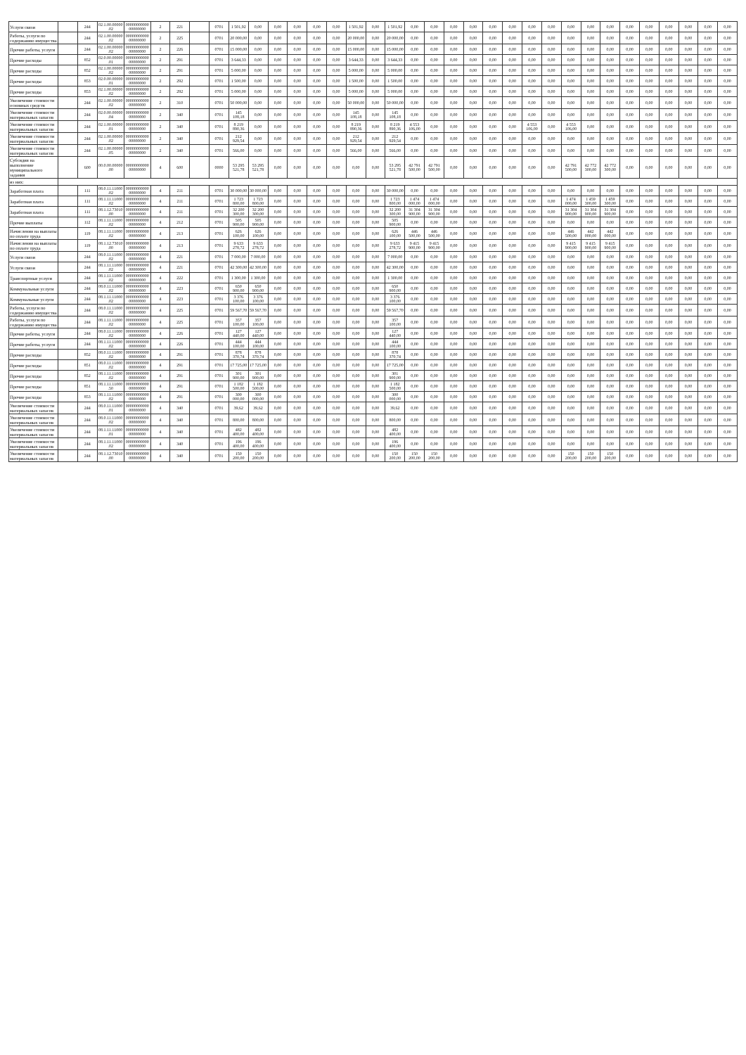| Услуги связи | | 244 | 02.1.00.00000.02 | 0000000000000000000 | 2 | 221 | | 0701 | 1 501,92 | 0,00 | 0,00 | 0,00 | 0,00 | 0,00 | 1 501,92 | 0,00 | 1 501,92 | 0,00 | 0,00 | 0,00 | 0,00 | 0,00 | 0,00 | 0,00 | 0,00 | 0,00 | 0,00 | 0,00 | 0,00 | 0,00 | 0,00 | 0,00 | 0,00 | 0,00 |
| Работы, услуги по содержанию имущества | | 244 | 02.1.00.00000.02 | 0000000000000000000 | 2 | 225 | | 0701 | 20 000,00 | 0,00 | 0,00 | 0,00 | 0,00 | 0,00 | 20 000,00 | 0,00 | 20 000,00 | 0,00 | 0,00 | 0,00 | 0,00 | 0,00 | 0,00 | 0,00 | 0,00 | 0,00 | 0,00 | 0,00 | 0,00 | 0,00 | 0,00 | 0,00 | 0,00 | 0,00 |
| Прочие работы, услуги | | 244 | 02.1.00.00000.02 | 0000000000000000000 | 2 | 226 | | 0701 | 15 000,00 | 0,00 | 0,00 | 0,00 | 0,00 | 0,00 | 15 000,00 | 0,00 | 15 000,00 | 0,00 | 0,00 | 0,00 | 0,00 | 0,00 | 0,00 | 0,00 | 0,00 | 0,00 | 0,00 | 0,00 | 0,00 | 0,00 | 0,00 | 0,00 | 0,00 | 0,00 |
| Прочие расходы | | 852 | 02.0.00.00000.01 | 0000000000000000000 | 2 | 291 | | 0701 | 3 644,33 | 0,00 | 0,00 | 0,00 | 0,00 | 0,00 | 3 644,33 | 0,00 | 3 644,33 | 0,00 | 0,00 | 0,00 | 0,00 | 0,00 | 0,00 | 0,00 | 0,00 | 0,00 | 0,00 | 0,00 | 0,00 | 0,00 | 0,00 | 0,00 | 0,00 | 0,00 |
| Прочие расходы | | 852 | 02.1.00.00000.02 | 0000000000000000000 | 2 | 291 | | 0701 | 5 000,00 | 0,00 | 0,00 | 0,00 | 0,00 | 0,00 | 5 000,00 | 0,00 | 5 000,00 | 0,00 | 0,00 | 0,00 | 0,00 | 0,00 | 0,00 | 0,00 | 0,00 | 0,00 | 0,00 | 0,00 | 0,00 | 0,00 | 0,00 | 0,00 | 0,00 | 0,00 |
| Прочие расходы | | 853 | 02.0.00.00000.01 | 0000000000000000000 | 2 | 292 | | 0701 | 1 500,00 | 0,00 | 0,00 | 0,00 | 0,00 | 0,00 | 1 500,00 | 0,00 | 1 500,00 | 0,00 | 0,00 | 0,00 | 0,00 | 0,00 | 0,00 | 0,00 | 0,00 | 0,00 | 0,00 | 0,00 | 0,00 | 0,00 | 0,00 | 0,00 | 0,00 | 0,00 |
| Прочие расходы | | 853 | 02.1.00.00000.02 | 0000000000000000000 | 2 | 292 | | 0701 | 5 000,00 | 0,00 | 0,00 | 0,00 | 0,00 | 0,00 | 5 000,00 | 0,00 | 5 000,00 | 0,00 | 0,00 | 0,00 | 0,00 | 0,00 | 0,00 | 0,00 | 0,00 | 0,00 | 0,00 | 0,00 | 0,00 | 0,00 | 0,00 | 0,00 | 0,00 | 0,00 |
| Увеличение стоимости основных средств | | 244 | 02.1.00.00000.02 | 0000000000000000000 | 2 | 310 | | 0701 | 50 000,00 | 0,00 | 0,00 | 0,00 | 0,00 | 0,00 | 50 000,00 | 0,00 | 50 000,00 | 0,00 | 0,00 | 0,00 | 0,00 | 0,00 | 0,00 | 0,00 | 0,00 | 0,00 | 0,00 | 0,00 | 0,00 | 0,00 | 0,00 | 0,00 | 0,00 | 0,00 |
| Увеличение стоимости материальных запасов | | 244 | 02.0.00.00000.04 | 0000000000000000000 | 2 | 340 | | 0701 | 145 108,18 | 0,00 | 0,00 | 0,00 | 0,00 | 0,00 | 145 108,18 | 0,00 | 145 108,18 | 0,00 | 0,00 | 0,00 | 0,00 | 0,00 | 0,00 | 0,00 | 0,00 | 0,00 | 0,00 | 0,00 | 0,00 | 0,00 | 0,00 | 0,00 | 0,00 | 0,00 |
| Увеличение стоимости материальных запасов | | 244 | 02.1.00.00000.01 | 0000000000000000000 | 2 | 340 | | 0701 | 8 219 890,36 | 0,00 | 0,00 | 0,00 | 0,00 | 0,00 | 8 219 890,36 | 0,00 | 8 219 890,36 | 4 553 106,00 | 0,00 | 0,00 | 0,00 | 0,00 | 0,00 | 4 553 106,00 | 0,00 | 4 553 106,00 | 0,00 | 0,00 | 0,00 | 0,00 | 0,00 | 0,00 | 0,00 | 0,00 |
| Увеличение стоимости материальных запасов | | 244 | 02.1.00.00000.02 | 0000000000000000000 | 2 | 340 | | 0701 | 212 929,54 | 0,00 | 0,00 | 0,00 | 0,00 | 0,00 | 212 929,54 | 0,00 | 212 929,54 | 0,00 | 0,00 | 0,00 | 0,00 | 0,00 | 0,00 | 0,00 | 0,00 | 0,00 | 0,00 | 0,00 | 0,00 | 0,00 | 0,00 | 0,00 | 0,00 | 0,00 |
| Увеличение стоимости материальных запасов | | 244 | 02.1.00.00000.05 | 0000000000000000000 | 2 | 340 | | 0701 | 566,00 | 0,00 | 0,00 | 0,00 | 0,00 | 0,00 | 566,00 | 0,00 | 566,00 | 0,00 | 0,00 | 0,00 | 0,00 | 0,00 | 0,00 | 0,00 | 0,00 | 0,00 | 0,00 | 0,00 | 0,00 | 0,00 | 0,00 | 0,00 | 0,00 | 0,00 |
| Субсидия на выполнение муниципального задания | | 600 | 00.0.00.00000.00 | 0000000000000000000 | 4 | 600 | | 0000 | 53 295 521,78 | 53 295 521,78 | 0,00 | 0,00 | 0,00 | 0,00 | 0,00 | 0,00 | 53 295 521,78 | 42 791 500,00 | 42 791 500,00 | 0,00 | 0,00 | 0,00 | 0,00 | 0,00 | 0,00 | 42 791 500,00 | 42 772 300,00 | 42 772 300,00 | 0,00 | 0,00 | 0,00 | 0,00 | 0,00 | 0,00 |
| из них: | | | | | | | | | | | | | | | | | | | | | | | | | | | | | | | | | | |
| Заработная плата | | 111 | 08.0.11.11000.02 | 0000000000000000000 | 4 | 211 | | 0701 | 30 000,00 | 30 000,00 | 0,00 | 0,00 | 0,00 | 0,00 | 0,00 | 0,00 | 30 000,00 | 0,00 | 0,00 | 0,00 | 0,00 | 0,00 | 0,00 | 0,00 | 0,00 | 0,00 | 0,00 | 0,00 | 0,00 | 0,00 | 0,00 | 0,00 | 0,00 | 0,00 |
| Заработная плата | | 111 | 08.1.11.11000.02 | 0000000000000000000 | 4 | 211 | | 0701 | 1 723 800,00 | 1 723 800,00 | 0,00 | 0,00 | 0,00 | 0,00 | 0,00 | 0,00 | 1 723 800,00 | 1 474 000,00 | 1 474 000,00 | 0,00 | 0,00 | 0,00 | 0,00 | 0,00 | 0,00 | 1 474 000,00 | 1 459 300,00 | 1 459 300,00 | 0,00 | 0,00 | 0,00 | 0,00 | 0,00 | 0,00 |
| Заработная плата | | 111 | 08.1.12.73010.00 | 0000000000000000000 | 4 | 211 | | 0701 | 32 200 300,00 | 32 200 300,00 | 0,00 | 0,00 | 0,00 | 0,00 | 0,00 | 0,00 | 32 200 300,00 | 31 304 900,00 | 31 304 900,00 | 0,00 | 0,00 | 0,00 | 0,00 | 0,00 | 0,00 | 31 304 900,00 | 31 304 900,00 | 31 304 900,00 | 0,00 | 0,00 | 0,00 | 0,00 | 0,00 | 0,00 |
| Прочие выплаты | | 112 | 08.1.11.11000.02 | 0000000000000000000 | 4 | 212 | | 0701 | 505 900,00 | 505 900,00 | 0,00 | 0,00 | 0,00 | 0,00 | 0,00 | 0,00 | 505 900,00 | 0,00 | 0,00 | 0,00 | 0,00 | 0,00 | 0,00 | 0,00 | 0,00 | 0,00 | 0,00 | 0,00 | 0,00 | 0,00 | 0,00 | 0,00 | 0,00 | 0,00 |
| Начисления на выплаты по оплате труда | | 119 | 08.1.11.11000.02 | 0000000000000000000 | 4 | 213 | | 0701 | 626 100,00 | 626 100,00 | 0,00 | 0,00 | 0,00 | 0,00 | 0,00 | 0,00 | 626 100,00 | 446 500,00 | 446 500,00 | 0,00 | 0,00 | 0,00 | 0,00 | 0,00 | 0,00 | 446 500,00 | 442 000,00 | 442 000,00 | 0,00 | 0,00 | 0,00 | 0,00 | 0,00 | 0,00 |
| Начисления на выплаты по оплате труда | | 119 | 08.1.12.73010.00 | 0000000000000000000 | 4 | 213 | | 0701 | 9 633 278,72 | 9 633 278,72 | 0,00 | 0,00 | 0,00 | 0,00 | 0,00 | 0,00 | 9 633 278,72 | 9 415 900,00 | 9 415 900,00 | 0,00 | 0,00 | 0,00 | 0,00 | 0,00 | 0,00 | 9 415 900,00 | 9 415 900,00 | 9 415 900,00 | 0,00 | 0,00 | 0,00 | 0,00 | 0,00 | 0,00 |
| Услуги связи | | 244 | 08.0.11.11000.02 | 0000000000000000000 | 4 | 221 | | 0701 | 7 000,00 | 7 000,00 | 0,00 | 0,00 | 0,00 | 0,00 | 0,00 | 0,00 | 7 000,00 | 0,00 | 0,00 | 0,00 | 0,00 | 0,00 | 0,00 | 0,00 | 0,00 | 0,00 | 0,00 | 0,00 | 0,00 | 0,00 | 0,00 | 0,00 | 0,00 | 0,00 |
| Услуги связи | | 244 | 08.1.11.11000.02 | 0000000000000000000 | 4 | 221 | | 0701 | 42 300,00 | 42 300,00 | 0,00 | 0,00 | 0,00 | 0,00 | 0,00 | 0,00 | 42 300,00 | 0,00 | 0,00 | 0,00 | 0,00 | 0,00 | 0,00 | 0,00 | 0,00 | 0,00 | 0,00 | 0,00 | 0,00 | 0,00 | 0,00 | 0,00 | 0,00 | 0,00 |
| Транспортные услуги | | 244 | 08.1.11.11000.02 | 0000000000000000000 | 4 | 222 | | 0701 | 1 300,00 | 1 300,00 | 0,00 | 0,00 | 0,00 | 0,00 | 0,00 | 0,00 | 1 300,00 | 0,00 | 0,00 | 0,00 | 0,00 | 0,00 | 0,00 | 0,00 | 0,00 | 0,00 | 0,00 | 0,00 | 0,00 | 0,00 | 0,00 | 0,00 | 0,00 | 0,00 |
| Коммунальные услуги | | 244 | 08.0.11.11000.02 | 0000000000000000000 | 4 | 223 | | 0701 | 650 900,00 | 650 900,00 | 0,00 | 0,00 | 0,00 | 0,00 | 0,00 | 0,00 | 650 900,00 | 0,00 | 0,00 | 0,00 | 0,00 | 0,00 | 0,00 | 0,00 | 0,00 | 0,00 | 0,00 | 0,00 | 0,00 | 0,00 | 0,00 | 0,00 | 0,00 | 0,00 |
| Коммунальные услуги | | 244 | 08.1.11.11000.02 | 0000000000000000000 | 4 | 223 | | 0701 | 3 376 100,00 | 3 376 100,00 | 0,00 | 0,00 | 0,00 | 0,00 | 0,00 | 0,00 | 3 376 100,00 | 0,00 | 0,00 | 0,00 | 0,00 | 0,00 | 0,00 | 0,00 | 0,00 | 0,00 | 0,00 | 0,00 | 0,00 | 0,00 | 0,00 | 0,00 | 0,00 | 0,00 |
| Работы, услуги по содержанию имущества | | 244 | 08.0.11.11000.02 | 0000000000000000000 | 4 | 225 | | 0701 | 59 567,70 | 59 567,70 | 0,00 | 0,00 | 0,00 | 0,00 | 0,00 | 0,00 | 59 567,70 | 0,00 | 0,00 | 0,00 | 0,00 | 0,00 | 0,00 | 0,00 | 0,00 | 0,00 | 0,00 | 0,00 | 0,00 | 0,00 | 0,00 | 0,00 | 0,00 | 0,00 |
| Работы, услуги по содержанию имущества | | 244 | 08.1.11.11000.02 | 0000000000000000000 | 4 | 225 | | 0701 | 357 100,00 | 357 100,00 | 0,00 | 0,00 | 0,00 | 0,00 | 0,00 | 0,00 | 357 100,00 | 0,00 | 0,00 | 0,00 | 0,00 | 0,00 | 0,00 | 0,00 | 0,00 | 0,00 | 0,00 | 0,00 | 0,00 | 0,00 | 0,00 | 0,00 | 0,00 | 0,00 |
| Прочие работы, услуги | | 244 | 08.0.11.11000.02 | 0000000000000000000 | 4 | 226 | | 0701 | 127 440,00 | 127 440,00 | 0,00 | 0,00 | 0,00 | 0,00 | 0,00 | 0,00 | 127 440,00 | 0,00 | 0,00 | 0,00 | 0,00 | 0,00 | 0,00 | 0,00 | 0,00 | 0,00 | 0,00 | 0,00 | 0,00 | 0,00 | 0,00 | 0,00 | 0,00 | 0,00 |
| Прочие работы, услуги | | 244 | 08.1.11.11000.02 | 0000000000000000000 | 4 | 226 | | 0701 | 444 100,00 | 444 100,00 | 0,00 | 0,00 | 0,00 | 0,00 | 0,00 | 0,00 | 444 100,00 | 0,00 | 0,00 | 0,00 | 0,00 | 0,00 | 0,00 | 0,00 | 0,00 | 0,00 | 0,00 | 0,00 | 0,00 | 0,00 | 0,00 | 0,00 | 0,00 | 0,00 |
| Прочие расходы | | 852 | 08.0.11.11000.02 | 0000000000000000000 | 4 | 291 | | 0701 | 878 370,74 | 878 370,74 | 0,00 | 0,00 | 0,00 | 0,00 | 0,00 | 0,00 | 878 370,74 | 0,00 | 0,00 | 0,00 | 0,00 | 0,00 | 0,00 | 0,00 | 0,00 | 0,00 | 0,00 | 0,00 | 0,00 | 0,00 | 0,00 | 0,00 | 0,00 | 0,00 |
| Прочие расходы | | 851 | 08.0.11.11000.02 | 0000000000000000000 | 4 | 291 | | 0701 | 17 725,00 | 17 725,00 | 0,00 | 0,00 | 0,00 | 0,00 | 0,00 | 0,00 | 17 725,00 | 0,00 | 0,00 | 0,00 | 0,00 | 0,00 | 0,00 | 0,00 | 0,00 | 0,00 | 0,00 | 0,00 | 0,00 | 0,00 | 0,00 | 0,00 | 0,00 | 0,00 |
| Прочие расходы | | 852 | 08.1.11.11000.02 | 0000000000000000000 | 4 | 291 | | 0701 | 301 900,00 | 301 900,00 | 0,00 | 0,00 | 0,00 | 0,00 | 0,00 | 0,00 | 301 900,00 | 0,00 | 0,00 | 0,00 | 0,00 | 0,00 | 0,00 | 0,00 | 0,00 | 0,00 | 0,00 | 0,00 | 0,00 | 0,00 | 0,00 | 0,00 | 0,00 | 0,00 |
| Прочие расходы | | 851 | 08.1.11.11000.50 | 0000000000000000000 | 4 | 291 | | 0701 | 1 182 500,00 | 1 182 500,00 | 0,00 | 0,00 | 0,00 | 0,00 | 0,00 | 0,00 | 1 182 500,00 | 0,00 | 0,00 | 0,00 | 0,00 | 0,00 | 0,00 | 0,00 | 0,00 | 0,00 | 0,00 | 0,00 | 0,00 | 0,00 | 0,00 | 0,00 | 0,00 | 0,00 |
| Прочие расходы | | 853 | 08.1.11.11000.02 | 0000000000000000000 | 4 | 291 | | 0701 | 300 000,00 | 300 000,00 | 0,00 | 0,00 | 0,00 | 0,00 | 0,00 | 0,00 | 300 000,00 | 0,00 | 0,00 | 0,00 | 0,00 | 0,00 | 0,00 | 0,00 | 0,00 | 0,00 | 0,00 | 0,00 | 0,00 | 0,00 | 0,00 | 0,00 | 0,00 | 0,00 |
| Увеличение стоимости материальных запасов | | 244 | 08.0.11.11000.01 | 0000000000000000000 | 4 | 340 | | 0701 | 39,62 | 39,62 | 0,00 | 0,00 | 0,00 | 0,00 | 0,00 | 0,00 | 39,62 | 0,00 | 0,00 | 0,00 | 0,00 | 0,00 | 0,00 | 0,00 | 0,00 | 0,00 | 0,00 | 0,00 | 0,00 | 0,00 | 0,00 | 0,00 | 0,00 | 0,00 |
| Увеличение стоимости материальных запасов | | 244 | 08.0.11.11000.02 | 0000000000000000000 | 4 | 340 | | 0701 | 800,00 | 800,00 | 0,00 | 0,00 | 0,00 | 0,00 | 0,00 | 0,00 | 800,00 | 0,00 | 0,00 | 0,00 | 0,00 | 0,00 | 0,00 | 0,00 | 0,00 | 0,00 | 0,00 | 0,00 | 0,00 | 0,00 | 0,00 | 0,00 | 0,00 | 0,00 |
| Увеличение стоимости материальных запасов | | 244 | 08.1.11.11000.01 | 0000000000000000000 | 4 | 340 | | 0701 | 482 400,00 | 482 400,00 | 0,00 | 0,00 | 0,00 | 0,00 | 0,00 | 0,00 | 482 400,00 | 0,00 | 0,00 | 0,00 | 0,00 | 0,00 | 0,00 | 0,00 | 0,00 | 0,00 | 0,00 | 0,00 | 0,00 | 0,00 | 0,00 | 0,00 | 0,00 | 0,00 |
| Увеличение стоимости материальных запасов | | 244 | 08.1.11.11000.02 | 0000000000000000000 | 4 | 340 | | 0701 | 196 400,00 | 196 400,00 | 0,00 | 0,00 | 0,00 | 0,00 | 0,00 | 0,00 | 196 400,00 | 0,00 | 0,00 | 0,00 | 0,00 | 0,00 | 0,00 | 0,00 | 0,00 | 0,00 | 0,00 | 0,00 | 0,00 | 0,00 | 0,00 | 0,00 | 0,00 | 0,00 |
| Увеличение стоимости материальных запасов | | 244 | 08.1.12.73010.00 | 0000000000000000000 | 4 | 340 | | 0701 | 150 200,00 | 150 200,00 | 0,00 | 0,00 | 0,00 | 0,00 | 0,00 | 0,00 | 150 200,00 | 150 200,00 | 150 200,00 | 0,00 | 0,00 | 0,00 | 0,00 | 0,00 | 0,00 | 150 200,00 | 150 200,00 | 150 200,00 | 0,00 | 0,00 | 0,00 | 0,00 | 0,00 | 0,00 |